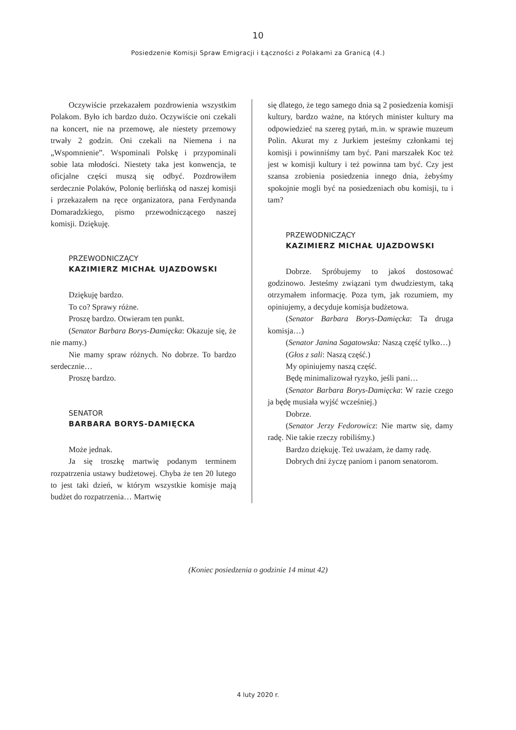10
Posiedzenie Komisji Spraw Emigracji i Łączności z Polakami za Granicą (4.)
Oczywiście przekazałem pozdrowienia wszystkim Polakom. Było ich bardzo dużo. Oczywiście oni czekali na koncert, nie na przemowę, ale niestety przemowy trwały 2 godzin. Oni czekali na Niemena i na „Wspomnienie”. Wspominali Polskę i przypominali sobie lata młodości. Niestety taka jest konwencja, te oficjalne części muszą się odbyć. Pozdrowiłem serdecznie Polaków, Polonię berlińską od naszej komisji i przekazałem na ręce organizatora, pana Ferdynanda Domaradzkiego, pismo przewodniczącego naszej komisji. Dziękuję.
PRZEWODNICZĄCY
KAZIMIERZ MICHAŁ UJAZDOWSKI
Dziękuję bardzo.
To co? Sprawy różne.
Proszę bardzo. Otwieram ten punkt.
(Senator Barbara Borys-Damięcka: Okazuje się, że nie mamy.)
Nie mamy spraw różnych. No dobrze. To bardzo serdecznie…
Proszę bardzo.
SENATOR
BARBARA BORYS-DAMIĘCKA
Może jednak.
Ja się troszkę martwię podanym terminem rozpatrzenia ustawy budżetowej. Chyba że ten 20 lutego to jest taki dzień, w którym wszystkie komisje mają budżet do rozpatrzenia… Martwię
się dlatego, że tego samego dnia są 2 posiedzenia komisji kultury, bardzo ważne, na których minister kultury ma odpowiedzieć na szereg pytań, m.in. w sprawie muzeum Polin. Akurat my z Jurkiem jesteśmy członkami tej komisji i powinniśmy tam być. Pani marszałek Koc też jest w komisji kultury i też powinna tam być. Czy jest szansa zrobienia posiedzenia innego dnia, żebyśmy spokojnie mogli być na posiedzeniach obu komisji, tu i tam?
PRZEWODNICZĄCY
KAZIMIERZ MICHAŁ UJAZDOWSKI
Dobrze. Spróbujemy to jakoś dostosować godzinowo. Jesteśmy związani tym dwudziestym, taką otrzymałem informację. Poza tym, jak rozumiem, my opiniujemy, a decyduje komisja budżetowa.
(Senator Barbara Borys-Damięcka: Ta druga komisja…)
(Senator Janina Sagatowska: Naszą część tylko…)
(Głos z sali: Naszą część.)
My opiniujemy naszą część.
Będę minimalizował ryzyko, jeśli pani…
(Senator Barbara Borys-Damięcka: W razie czego ja będę musiała wyjść wcześniej.)
Dobrze.
(Senator Jerzy Fedorowicz: Nie martw się, damy radę. Nie takie rzeczy robiliśmy.)
Bardzo dziękuję. Też uważam, że damy radę.
Dobrych dni życzę paniom i panom senatorom.
(Koniec posiedzenia o godzinie 14 minut 42)
4 luty 2020 r.